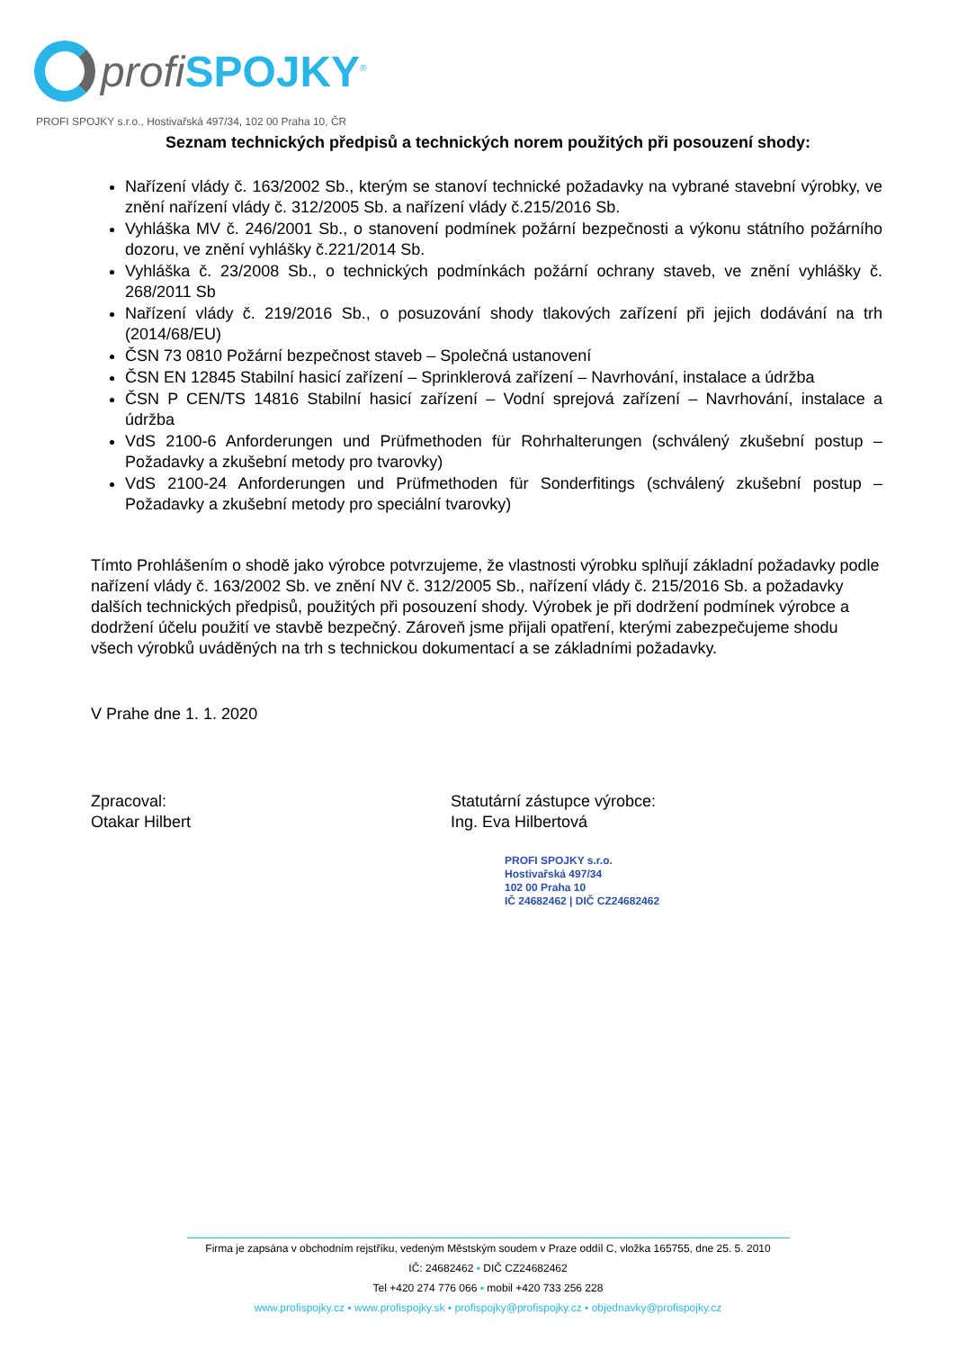profi SPOJKY<sup>®</sup>
PROFI SPOJKY s.r.o., Hostivařská 497/34, 102 00 Praha 10, ČR
Seznam technických předpisů a technických norem použitých při posouzení shody:
Nařízení vlády č. 163/2002 Sb., kterým se stanoví technické požadavky na vybrané stavební výrobky, ve znění nařízení vlády č. 312/2005 Sb. a nařízení vlády č.215/2016 Sb.
Vyhláška MV č. 246/2001 Sb., o stanovení podmínek požární bezpečnosti a výkonu státního požárního dozoru, ve znění vyhlášky č.221/2014 Sb.
Vyhláška č. 23/2008 Sb., o technických podmínkách požární ochrany staveb, ve znění vyhlášky č. 268/2011 Sb
Nařízení vlády č. 219/2016 Sb., o posuzování shody tlakových zařízení při jejich dodávání na trh (2014/68/EU)
ČSN 73 0810 Požární bezpečnost staveb – Společná ustanovení
ČSN EN 12845 Stabilní hasicí zařízení – Sprinklerová zařízení – Navrhování, instalace a údržba
ČSN P CEN/TS 14816 Stabilní hasicí zařízení – Vodní sprejová zařízení – Navrhování, instalace a údržba
VdS 2100-6 Anforderungen und Prüfmethoden für Rohrhalterungen (schválený zkušební postup – Požadavky a zkušební metody pro tvarovky)
VdS 2100-24 Anforderungen und Prüfmethoden für Sonderfitings (schválený zkušební postup – Požadavky a zkušební metody pro speciální tvarovky)
Tímto Prohlášením o shodě jako výrobce potvrzujeme, že vlastnosti výrobku splňují základní požadavky podle nařízení vlády č. 163/2002 Sb. ve znění NV č. 312/2005 Sb., nařízení vlády č. 215/2016 Sb. a požadavky dalších technických předpisů, použitých při posouzení shody. Výrobek je při dodržení podmínek výrobce a dodržení účelu použití ve stavbě bezpečný. Zároveň jsme přijali opatření, kterými zabezpečujeme shodu všech výrobků uváděných na trh s technickou dokumentací a se základními požadavky.
V Prahe dne 1. 1. 2020
Zpracoval:
Otakar Hilbert
Statutární zástupce výrobce:
Ing. Eva Hilbertová
PROFI SPOJKY s.r.o.
Hostivařská 497/34
102 00 Praha 10
IČ 24682462 | DIČ CZ24682462
Firma je zapsána v obchodním rejstříku, vedeným Městským soudem v Praze oddíl C, vložka 165755, dne 25. 5. 2010
IČ: 24682462 ▪ DIČ CZ24682462
Tel +420 274 776 066 ▪ mobil +420 733 256 228
www.profispojky.cz ▪ www.profispojky.sk ▪ profispojky@profispojky.cz ▪ objednavky@profispojky.cz